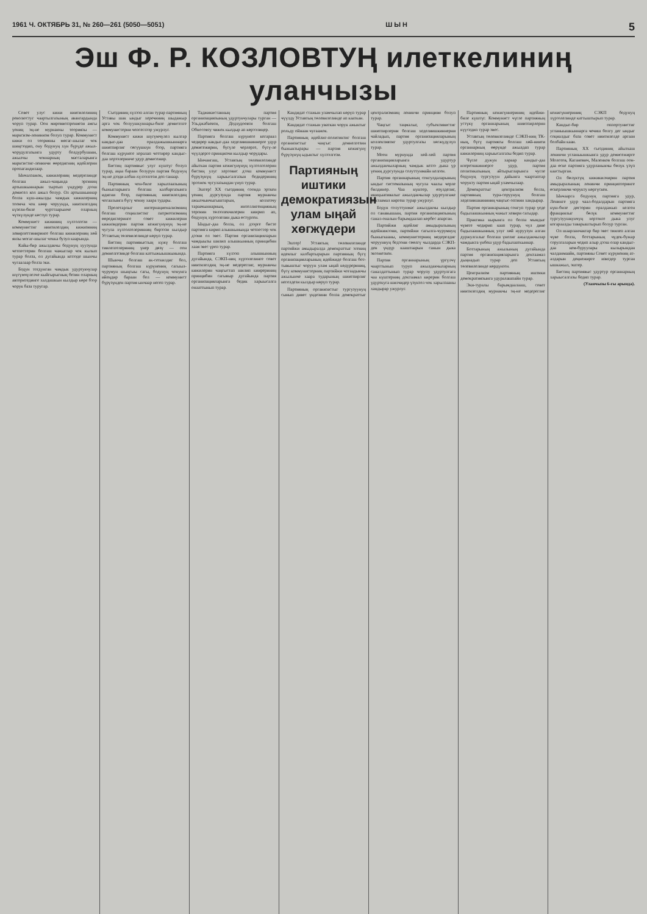1961 Ч. ОКТЯБРЬ 31, № 260—261 (5050—5051) Ш Ы Н 5
Эш Ф. Р. КОЗЛОВТУҢ илеткелиниң уланчызы
Совет улус кижи ниитилелиниң революстуг чаартылгазының авангардында чоруп турар. Оон мироввоззрениези амгы үениң эң-не мурнакчы теориязы — марксизм-ленинизм болуп турар. Коммунист кижи ол теорияны мөгаг-шылаг чок шиңгээдип, ону бодунуң хүн бүрүде ажыл-чорудулгазынга удурту болдурбушаан, ажылчы чоннарның массаларынга марксистиг-ленинчи өөредигниң идейлерин пропагандилаар.
Ынчалзажок, кижилерниң медерелинде болгаш ажыл-чаңында эргиниң артышкыннарын тыртып үндүрер дээш демисел кол ажыл болур. Ол артышкыннар болза күш-ажылды чамдык кижилерниң тоомча чок көөр чоруунда, ниитилелдиң күзели-биле чурттаарынче оларның чүткүлүнде көстүп турар.
Коммунист кижиниң хүлээлгези — коммунистиг ниитилелдиң кижизиниң хевирлеттиниринге болгаш кижилерниң хөй янзы могаг-шылаг чокка бузуп каарында.
Кайы-бир ажылдакчы бодунуң хуузунда четпестерин болгаш чажыглар чок кылып турар болза, ол дугайында кезээде шынчы чугаалаар болза эки.
Бодун тогдунган чамдык удуртукчулар шүгүмчүлелче кыйгырыгның безин оларның авторитединге халдашкын кылдыр көре бээр чорук база туругар.
Съездиниң хүлээп алган турар партияның Уставы шак ындыг херечиниң шыдажыр арга чок болуушкуннары-биле демиселге коммунистерни чепсеглээр ужурлуг.
Коммунист кижи шүгүмчүлел кылгар кандыг-даа оралдажышкыннарга шиитпирлиг сөгүүшкүн бээр, партияга болгаш күрүнеге хоралап четтирер кандыг-даа херээлеринче удур демисежир.
Бистиң партиявыс улуг күштүг болуп турар, аңаа бараан болурун партия бодунуң эң-не дээди албан-хүлээлгези деп санаар.
Партияның чон-биле харылзаазының быжыгларынга болгаш калбаргазынга идигни бээр, партияның ниитилелдиң чогаалынга бүгү чонну хаара тудары.
Пролетарлыг интернационализмниң болгаш социалистиг патриотизмниң өөредиглеринге совет кижилерни кижизидерин партия кежигүнүнүң эң-не чугула хүлээлгелеринниң бирээзи кылдыр Уставтың төлевилелинде көрүп турар.
Бистиң партиявыстың күжү болгаш тиилелгелериниң үнер дөзү — оон демнелгезинде болгаш каттыжыышкынында.
Шынчы болгаш ак-сеткилдиг бол, партияның болгаш күрүнениң сагыыл-чурумун шыңгыы сагы, бодунуң чонунга ийеңдир бараан бол — коммунист бүрүзүнден партия ынчаар негеп турар.
Таджикистанның партия организациязының удуртукчулары турган — Ульджабаевти, Додхудоевти болгаш Обносовту чижек кылдыр ап көрээлиңер.
Партияга болгаш күрүнеге когараал чедирер кандыг-даа хеделиишкиннерге удур демисежирин, бүгүле черлерге, бүгү-ле чүүлдерге принципчи кылдыр чорудары.
Ынчангаш, Уставтың төлевилелинде айыткан партия кежигүнүнүң хүлээлгелерин бистиң улуг херээвис дээш коммунист бүрүзүнүң харыысалгазын бедидериниң эргежок чугулазындан үнүп турар.
Эштер! XX съездиниң соонда эрткен үениң дургузунда партия мурнакчы ажылчынчыгыштарын, колхозчу тараачыннарның, интеллигенцияның тергиин төлээлекчилерин киирип ап, бодунуң хүрээлелин дыка өстүрген.
Ындыг-даа болза, ол дээрге бисте партияга кирип алышкынында четпестер чок дээни ол эвес. Партия организацияларын чамдыызы шилип алышкынның принцибин хаая эвес үреп турар.
Партияга хүлээп алышкынның дугайында, СЭКП-ниң хүрээлелинге совет ниитилелдиң эң-не медереглиг, мурнакчы кижилерин чаңгыстап шилип киирериниң принцибин сагывыр дугайында партия организацияларынга бедик харыысалга онааттынып турар.
Кандидат стажын уламчылап көрүп турар чүүлдү Уставтың төлевилелинде ап кааткан.
Кандидат стажын уваткан чорук ажыктыг рольду ойнаан чугаажок.
Партияның идейлиг-политиктиг болгаш организастыг чаңгыс демнелгезин быжыктырары — партия кежигүнү бүрүзүнүң ыдыктыг хүлээлгези.
Партияның иштики демократиязын улам ыңай хөгжүдери
Эштер! Уставтың төлевилелинде партийжи амыдыралда демократтыг эгениң идеялыг калбартырарын партияның бүгү организацияларының идейжиде болгаш бот-тывыштыг чоруун улам ыңай көдүрериниң, бүгү коммунистерниң партийжи чогаадыкчы ажылынче хаара тударының шиитпирлиг негелдези кылдыр көрүп турар.
Партияның организастыг тургузуунуң сынып дивес үндезини болза демократтыг централизмниң ленинчи принциви болуп турар.
Чаңгыс таңмалыг, субъективистиг шиитпирлерни болгаш хеделиишкиннерни чайладып, партия организацияларының коллективтиг удуртулгазы хөгжүдүлүп турар.
Моон мурнунда хөй-хөй партия организацияларынга удуртур ажылдакчыларның чамдык кезээ дыка үр үениң дургузунда солуттунмайн келген.
Партия органнарының сонгулдаларының ындыг системазының чугула чаалы черле билдинер. Чаа күштер, өзүлделиг, иницыативалыг ажылдакчылар удуртулгаже доктаамал киргеш турар ужурлуг.
Бодун солуттунмас ажылдакчы кылдыр ол санавышаан, партия организациязының санал-оналын барымдаалап көрбес апарган.
Партийжи идейлиг амыдыралының идейжижээни, партийжи сагылга-чурумнуң быжыгкааны, коммунистерниң медерелдиг чорууннуң бедээни сөөлгү чылдарда СЭКП-ден үндүр кааштаарын санын дыка эвээжеткен.
Партия органнарының үргүлчү чаарттынып туруп ажылдакчыларның саналдаттынып турар чорупу удуртулгага чаа күштерниң доктаамал кирерин болгаш удурткуга шилчидер үзүктел чок харылзааны хандырар ужурлуг.
Партияның кежигүннериниң идейжи-биле күштүг. Коммунист чүгле партияның устүкү органнарының шиитпирлерин күүседип турар эвес.
Уставтың төлевилелинде СЭКП-ниң ТК-ның, бүгү партиягы болгаш хөй-ниити органнарның өөрүнде ажылдап турар кижилерниң харыысалгазы бедип турар.
Чүгле дужун хараар кандыг-даа илереэшкиннерге удур, партия политиказының айтырыгларынга чугле бодунуң тургузуун дайынга чаартаптар чорукту партия ыңай уламчылаар.
Демократтыг централизм болза, партияның тура-соруунуң болгаш хеделиишкининиң чаңгыс-эптиин хандырар.
Партия органнарының сонгуп турар үеде бадылаашкынның чажыт хевири сагыдар.
Практика кырынга ол болза мындыг чүвеге чедирип каап турар, чүл диве бадылаашкынның улуг хөй нуруузун алган дуржулгалыг болгаш үнелиг ажылдакчылар чамдыкта үнбеш удур бадылааткынкар.
Боттарының ажылының дугайында партия организацияларынга доктаамал дыңнадып турар деп Уставтың төлевилелинде көрдүнген.
Централизм партияның иштики демократиязынга удуралашпайн турар.
Эки-туралы барымдаалааш, совет ниитилелдиң мурнакчы эң-не медереглиг кежигүннериниң СЭКП бодунуң хүрээлелинде каттыштырып турар.
Кандыг-бир оппортунистиг угланыышкыннарга чечиш болгу дег ындыг социалдыг база совет ниитилелде аргаан болбайн каан.
Партияның XX съездиниң айыткаш ленинчи угланыышкынга удур демисежирге Молотов, Каганович, Маленков болгаш оон-даа өске партияга удурланыкчы бөлүк үзүп каастырган.
Ол бөлүктүң кижикилчирин партия амыдыралының ленинчи принциптеринге өскерликчи чорукту көргүскен.
Ынчаарга бодунуң партияга удур, Ленинге удур чаал-бодалдарын партияга күш-биле дөгээрин оралдажып келген фракциялыг бөлүк коммунистиг тургузуушкунчуң херээнге дыка улуг когараалды таварыштырып болур турган.
Ол шаарланчактар бир эвес тиилеп алган чүве болза, боттарының чүдек-бужар сорулгаларын чедип алыр дээш олар кандыг-даа кем-буруулары кылырындан чалданмаайн, партияны Совет күрүнениң ат-алдарын деңнежирге изигдер турган ышкажыл, эштер.
Бистиң партиявыс удуртур органнарның харыысалгазы бедип турар.
(Уланчызы 6-гы арында).